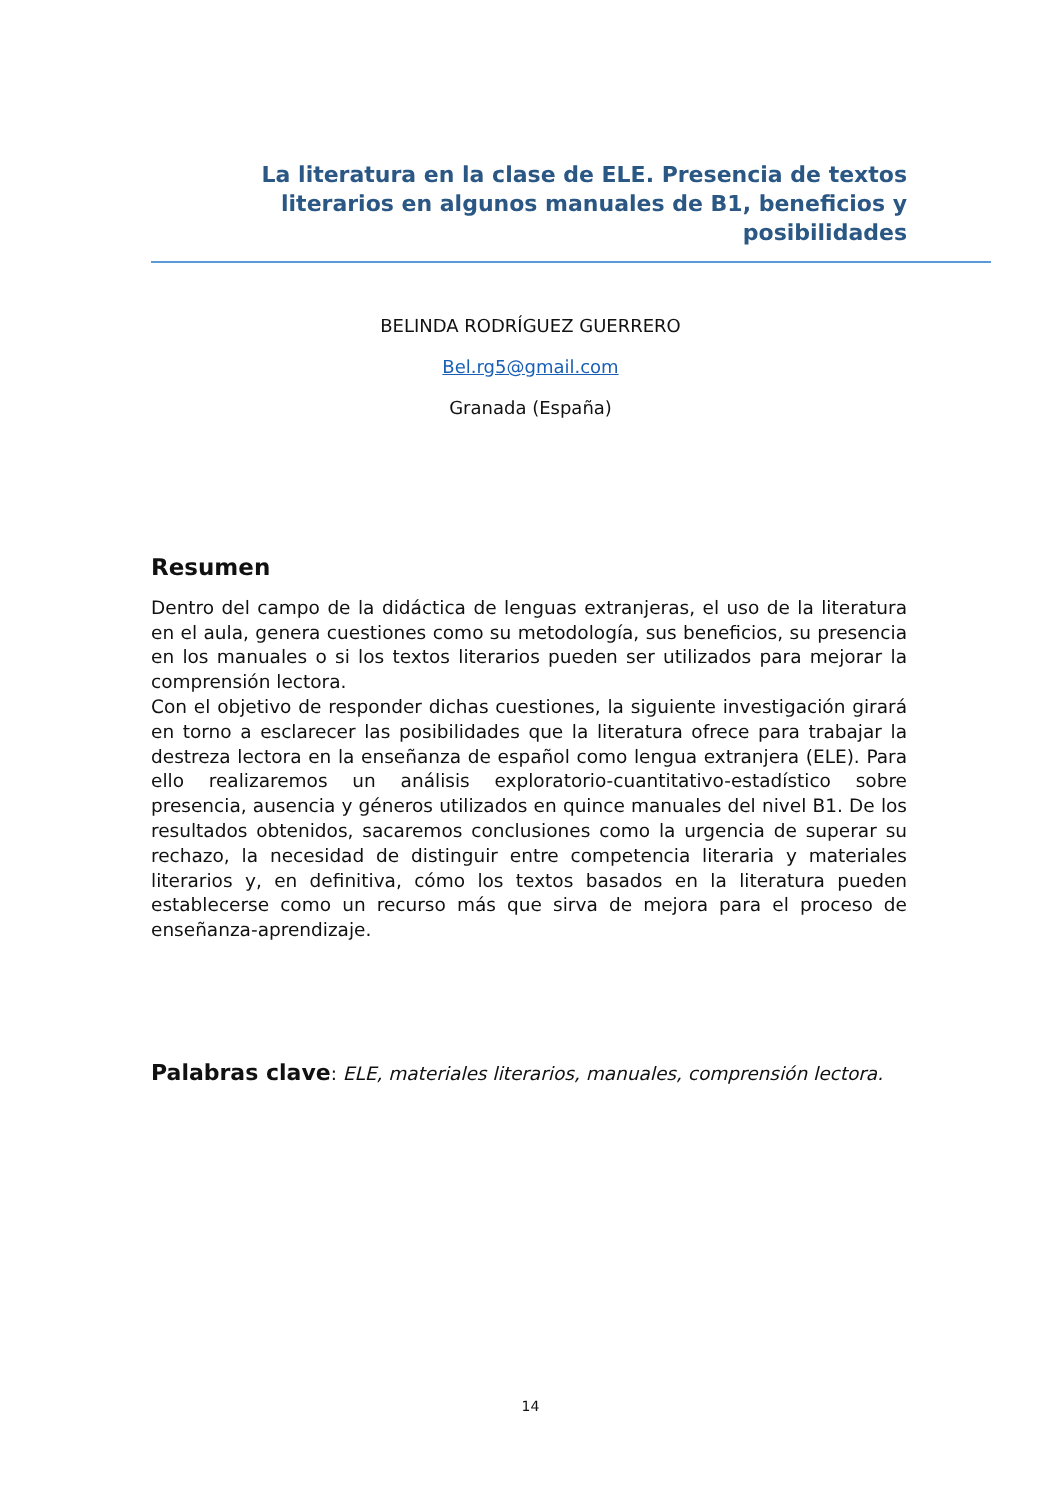La literatura en la clase de ELE. Presencia de textos literarios en algunos manuales de B1, beneficios y posibilidades
BELINDA RODRÍGUEZ GUERRERO
Bel.rg5@gmail.com
Granada (España)
Resumen
Dentro del campo de la didáctica de lenguas extranjeras, el uso de la literatura en el aula, genera cuestiones como su metodología, sus beneficios, su presencia en los manuales o si los textos literarios pueden ser utilizados para mejorar la comprensión lectora.
Con el objetivo de responder dichas cuestiones, la siguiente investigación girará en torno a esclarecer las posibilidades que la literatura ofrece para trabajar la destreza lectora en la enseñanza de español como lengua extranjera (ELE). Para ello realizaremos un análisis exploratorio-cuantitativo-estadístico sobre presencia, ausencia y géneros utilizados en quince manuales del nivel B1. De los resultados obtenidos, sacaremos conclusiones como la urgencia de superar su rechazo, la necesidad de distinguir entre competencia literaria y materiales literarios y, en definitiva, cómo los textos basados en la literatura pueden establecerse como un recurso más que sirva de mejora para el proceso de enseñanza-aprendizaje.
Palabras clave: ELE, materiales literarios, manuales, comprensión lectora.
14